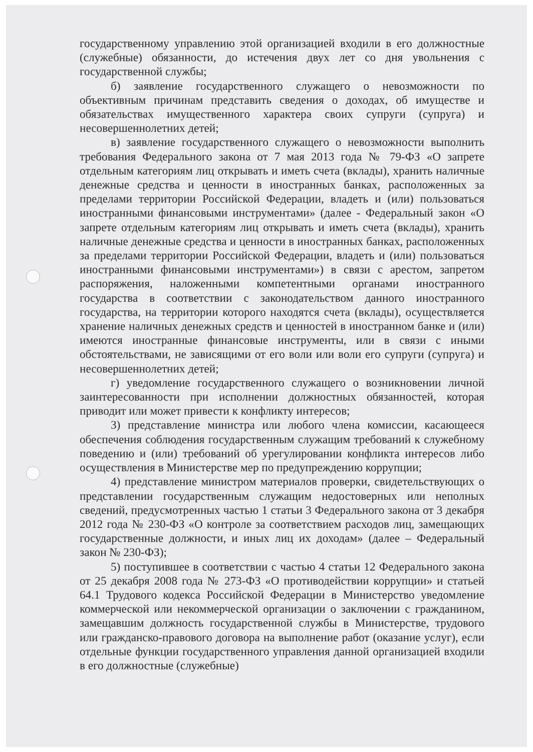государственному управлению этой организацией входили в его должностные (служебные) обязанности, до истечения двух лет со дня увольнения с государственной службы;
б) заявление государственного служащего о невозможности по объективным причинам представить сведения о доходах, об имуществе и обязательствах имущественного характера своих супруги (супруга) и несовершеннолетних детей;
в) заявление государственного служащего о невозможности выполнить требования Федерального закона от 7 мая 2013 года № 79-ФЗ «О запрете отдельным категориям лиц открывать и иметь счета (вклады), хранить наличные денежные средства и ценности в иностранных банках, расположенных за пределами территории Российской Федерации, владеть и (или) пользоваться иностранными финансовыми инструментами» (далее - Федеральный закон «О запрете отдельным категориям лиц открывать и иметь счета (вклады), хранить наличные денежные средства и ценности в иностранных банках, расположенных за пределами территории Российской Федерации, владеть и (или) пользоваться иностранными финансовыми инструментами») в связи с арестом, запретом распоряжения, наложенными компетентными органами иностранного государства в соответствии с законодательством данного иностранного государства, на территории которого находятся счета (вклады), осуществляется хранение наличных денежных средств и ценностей в иностранном банке и (или) имеются иностранные финансовые инструменты, или в связи с иными обстоятельствами, не зависящими от его воли или воли его супруги (супруга) и несовершеннолетних детей;
г) уведомление государственного служащего о возникновении личной заинтересованности при исполнении должностных обязанностей, которая приводит или может привести к конфликту интересов;
3) представление министра или любого члена комиссии, касающееся обеспечения соблюдения государственным служащим требований к служебному поведению и (или) требований об урегулировании конфликта интересов либо осуществления в Министерстве мер по предупреждению коррупции;
4) представление министром материалов проверки, свидетельствующих о представлении государственным служащим недостоверных или неполных сведений, предусмотренных частью 1 статьи 3 Федерального закона от 3 декабря 2012 года № 230-ФЗ «О контроле за соответствием расходов лиц, замещающих государственные должности, и иных лиц их доходам» (далее – Федеральный закон № 230-ФЗ);
5) поступившее в соответствии с частью 4 статьи 12 Федерального закона от 25 декабря 2008 года № 273-ФЗ «О противодействии коррупции» и статьей 64.1 Трудового кодекса Российской Федерации в Министерство уведомление коммерческой или некоммерческой организации о заключении с гражданином, замещавшим должность государственной службы в Министерстве, трудового или гражданско-правового договора на выполнение работ (оказание услуг), если отдельные функции государственного управления данной организацией входили в его должностные (служебные)